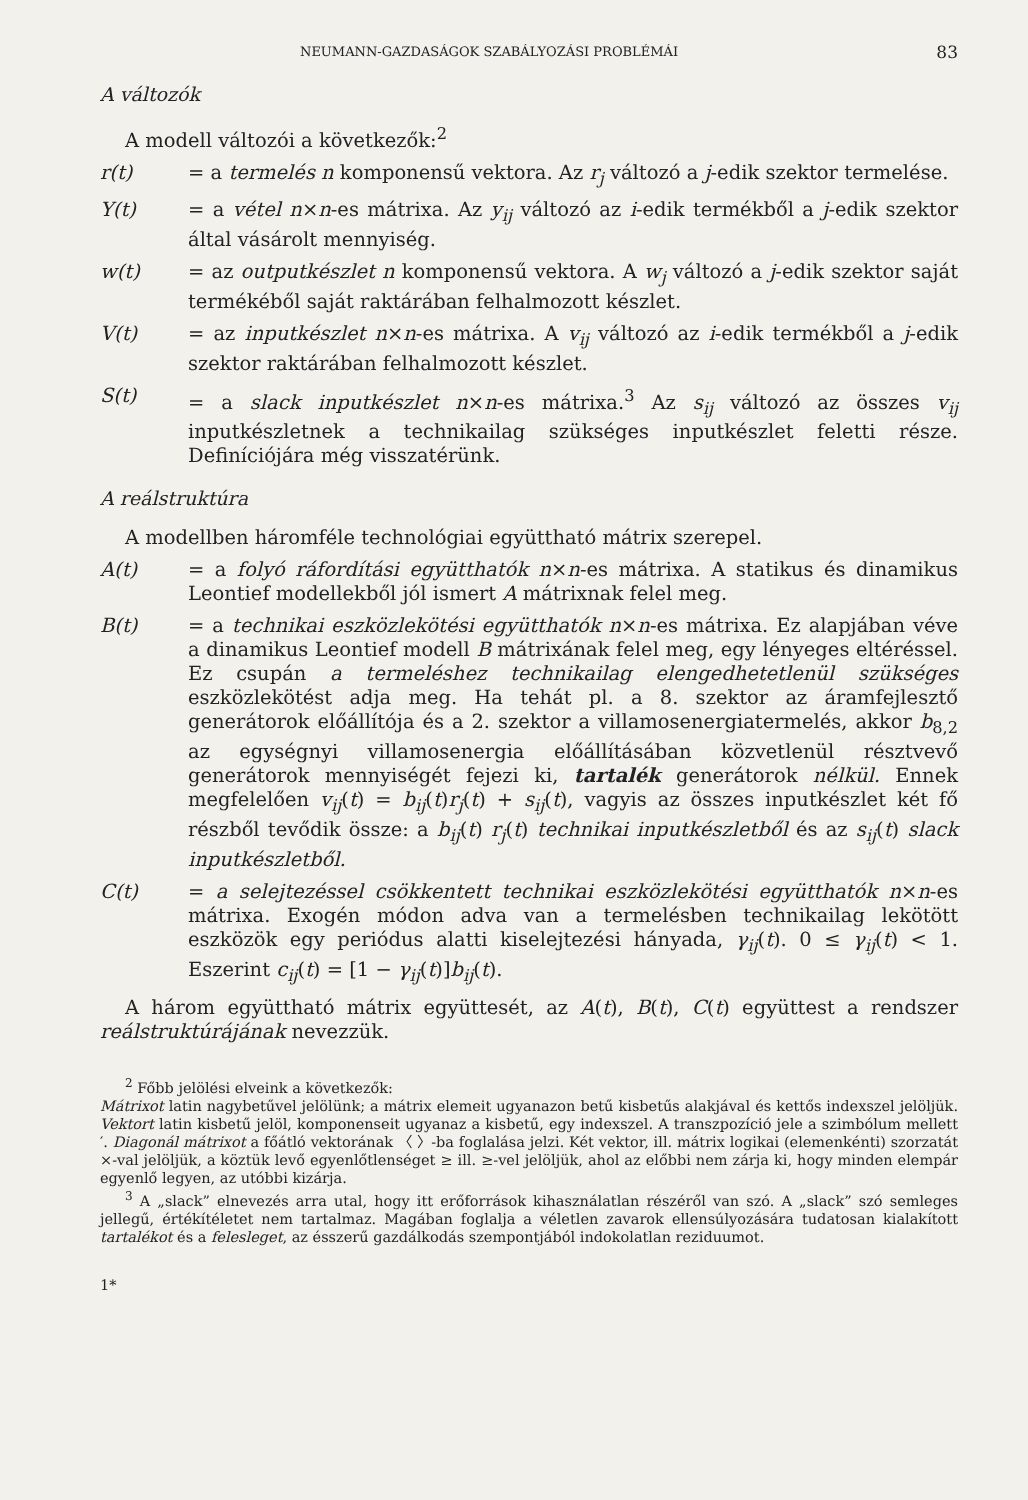NEUMANN-GAZDASÁGOK SZABÁLYOZÁSI PROBLÉMÁI 83
A változók
A modell változói a következők:<sup>2</sup>
r(t) = a termelés n komponensű vektora. Az r<sub>j</sub> változó a j-edik szektor termelése.
Y(t) = a vétel n×n-es mátrixa. Az y<sub>ij</sub> változó az i-edik termékből a j-edik szektor által vásárolt mennyiség.
w(t) = az outputkészlet n komponensű vektora. A w<sub>j</sub> változó a j-edik szektor saját termékéből saját raktárában felhalmozott készlet.
V(t) = az inputkészlet n×n-es mátrixa. A v<sub>ij</sub> változó az i-edik termékből a j-edik szektor raktárában felhalmozott készlet.
S(t) = a slack inputkészlet n×n-es mátrixa.<sup>3</sup> Az s<sub>ij</sub> változó az összes v<sub>ij</sub> inputkészletnek a technikailag szükséges inputkészlet feletti része. Definíciójára még visszatérünk.
A reálstruktúra
A modellben háromféle technológiai együttható mátrix szerepel.
A(t) = a folyó ráfordítási együtthatók n×n-es mátrixa. A statikus és dinamikus Leontief modellekből jól ismert A mátrixnak felel meg.
B(t) = a technikai eszközlekötési együtthatók n×n-es mátrixa. Ez alapjában véve a dinamikus Leontief modell B mátrixának felel meg, egy lényeges eltéréssel. Ez csupán a termeléshez technikailag elengedhetetlenül szükséges eszközlekötést adja meg. Ha tehát pl. a 8. szektor az áramfejlesztő generátorok előállítója és a 2. szektor a villamosenergiatermelés, akkor b<sub>8,2</sub> az egységnyi villamosenergia előállításában közvetlenül résztvevő generátorok mennyiségét fejezi ki, tartalék generátorok nélkül. Ennek megfelelően v<sub>ij</sub>(t) = b<sub>ij</sub>(t)r<sub>j</sub>(t) + s<sub>ij</sub>(t), vagyis az összes inputkészlet két fő részből tevődik össze: a b<sub>ij</sub>(t) r<sub>j</sub>(t) technikai inputkészletből és az s<sub>ij</sub>(t) slack inputkészletből.
C(t) = a selejtezéssel csökkentett technikai eszközlekötési együtthatók n×n-es mátrixa. Exogén módon adva van a termelésben technikailag lekötött eszközök egy periódus alatti kiselejtezési hányada, γ<sub>ij</sub>(t). 0 ≤ γ<sub>ij</sub>(t) < 1. Eszerint c<sub>ij</sub>(t) = [1 − γ<sub>ij</sub>(t)]b<sub>ij</sub>(t).
A három együttható mátrix együttesét, az A(t), B(t), C(t) együttest a rendszer reálstruktúrájának nevezzük.
<sup>2</sup> Főbb jelölési elveink a következők:
Mátrixot latin nagybetűvel jelölünk; a mátrix elemeit ugyanazon betű kisbetűs alakjával és kettős indexszel jelöljük. Vektort latin kisbetű jelöl, komponenseit ugyanaz a kisbetű, egy indexszel. A transzpozíció jele a szimbólum mellett ′. Diagonál mátrixot a főátló vektorának 〈 〉-ba foglalása jelzi. Két vektor, ill. mátrix logikai (elemenkénti) szorzatát ×-val jelöljük, a köztük levő egyenlőtlenséget ≥ ill. ≥-vel jelöljük, ahol az előbbi nem zárja ki, hogy minden elempár egyenlő legyen, az utóbbi kizárja.
<sup>3</sup> A „slack” elnevezés arra utal, hogy itt erőforrások kihasználatlan részéről van szó. A „slack” szó semleges jellegű, értékítéletet nem tartalmaz. Magában foglalja a véletlen zavarok ellensúlyozására tudatosan kialakított tartalékot és a felesleget, az ésszerű gazdálkodás szempontjából indokolatlan reziduumot.
1*